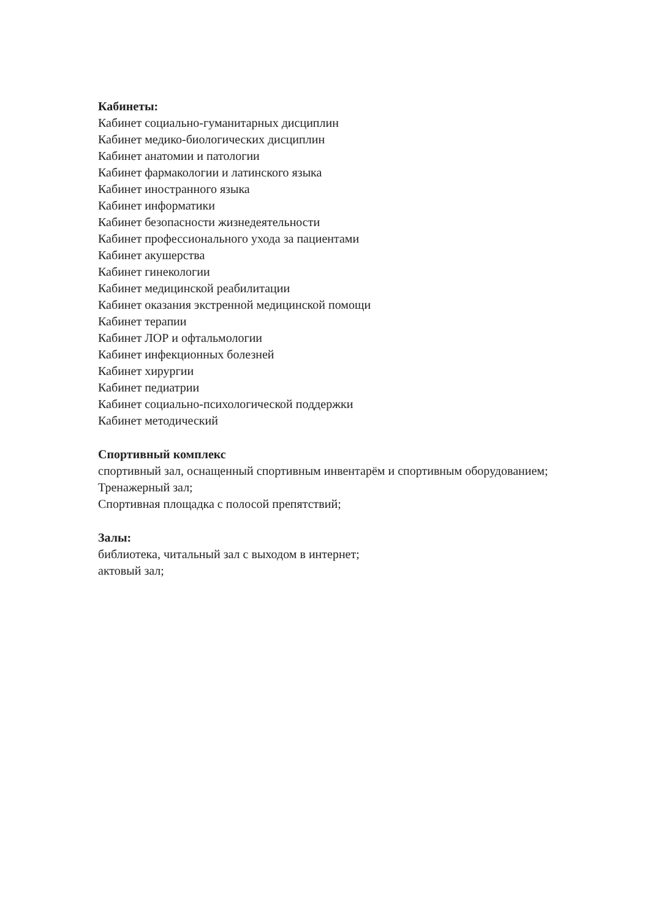Кабинеты:
Кабинет социально-гуманитарных дисциплин
Кабинет медико-биологических дисциплин
Кабинет анатомии и патологии
Кабинет фармакологии и латинского языка
Кабинет иностранного языка
Кабинет информатики
Кабинет безопасности жизнедеятельности
Кабинет профессионального ухода за пациентами
Кабинет акушерства
Кабинет гинекологии
Кабинет медицинской реабилитации
Кабинет оказания экстренной медицинской помощи
Кабинет терапии
Кабинет ЛОР и офтальмологии
Кабинет инфекционных болезней
Кабинет хирургии
Кабинет педиатрии
Кабинет социально-психологической поддержки
Кабинет методический
Спортивный комплекс
спортивный зал, оснащенный спортивным инвентарём и спортивным оборудованием;
Тренажерный зал;
Спортивная площадка с полосой препятствий;
Залы:
библиотека, читальный зал с выходом в интернет;
актовый зал;